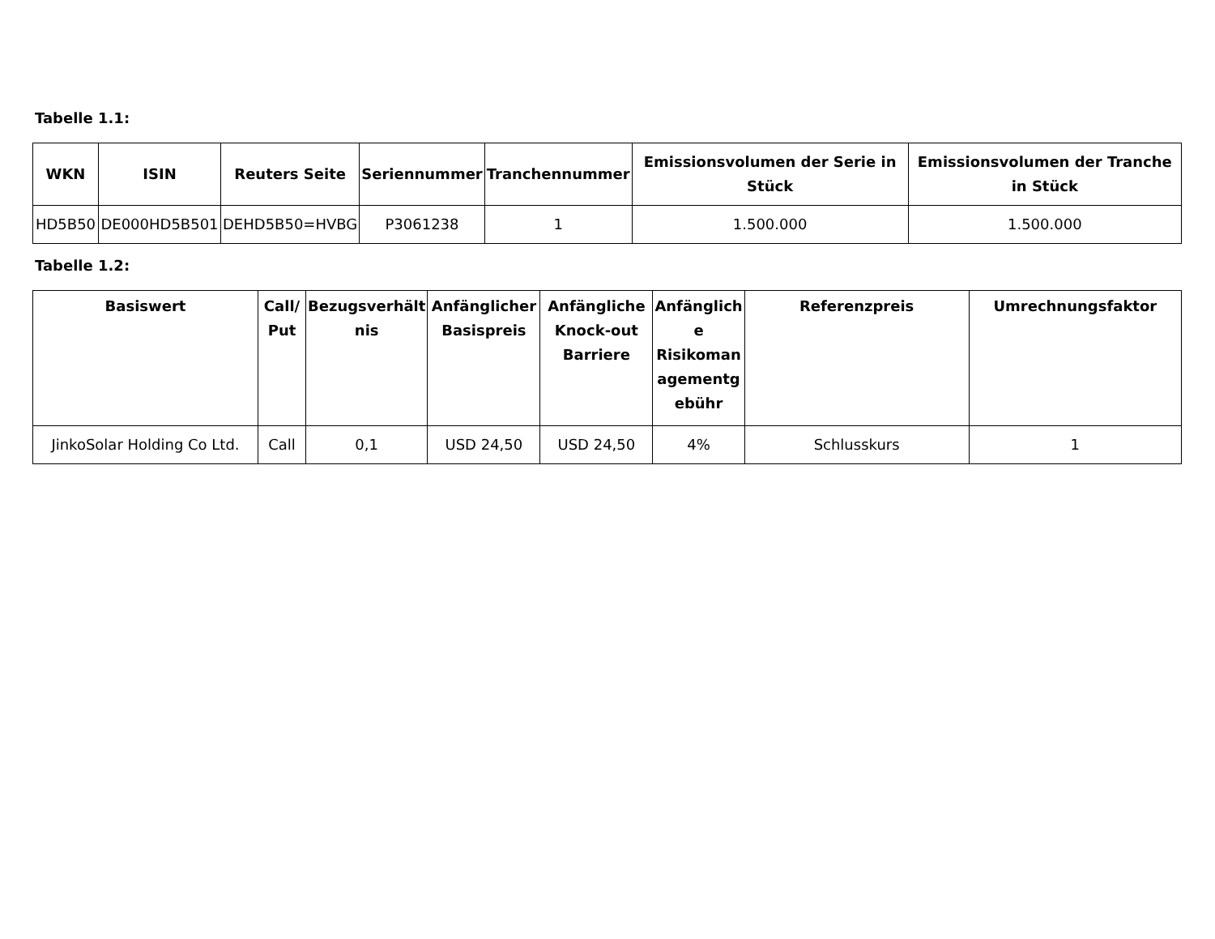Tabelle 1.1:
| WKN | ISIN | Reuters Seite | Seriennummer | Tranchennummer | Emissionsvolumen der Serie in Stück | Emissionsvolumen der Tranche in Stück |
| --- | --- | --- | --- | --- | --- | --- |
| HD5B50 | DE000HD5B501 | DEHD5B50=HVBG | P3061238 | 1 | 1.500.000 | 1.500.000 |
Tabelle 1.2:
| Basiswert | Call/ Put | Bezugsverhält nis | Anfänglicher Basispreis | Anfängliche Knock-out Barriere | Anfänglich e Risikoman agementg ebühr | Referenzpreis | Umrechnungsfaktor |
| --- | --- | --- | --- | --- | --- | --- | --- |
| JinkoSolar Holding Co Ltd. | Call | 0,1 | USD 24,50 | USD 24,50 | 4% | Schlusskurs | 1 |